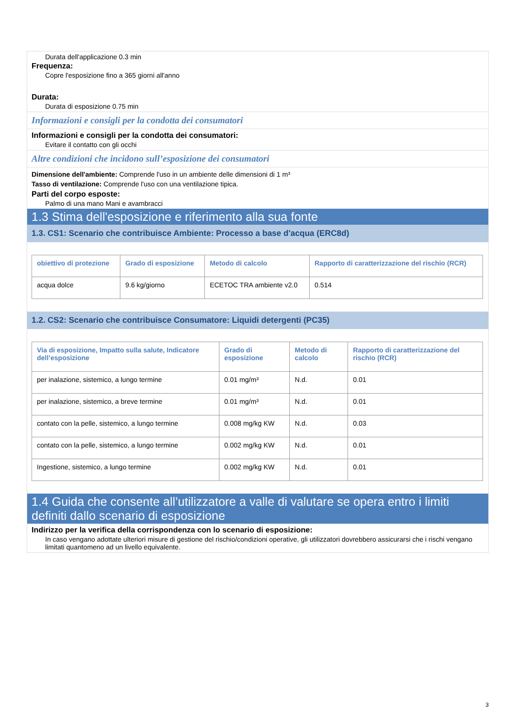Durata dell'applicazione 0.3 min
Frequenza:
Copre l'esposizione fino a 365 giorni all'anno
Durata:
Durata di esposizione 0.75 min
Informazioni e consigli per la condotta dei consumatori
Informazioni e consigli per la condotta dei consumatori:
Evitare il contatto con gli occhi
Altre condizioni che incidono sull’esposizione dei consumatori
Dimensione dell'ambiente: Comprende l'uso in un ambiente delle dimensioni di 1 m³
Tasso di ventilazione: Comprende l'uso con una ventilazione tipica.
Parti del corpo esposte:
Palmo di una mano Mani e avambracci
1.3 Stima dell'esposizione e riferimento alla sua fonte
1.3. CS1: Scenario che contribuisce Ambiente: Processo a base d'acqua (ERC8d)
| obiettivo di protezione | Grado di esposizione | Metodo di calcolo | Rapporto di caratterizzazione del rischio (RCR) |
| --- | --- | --- | --- |
| acqua dolce | 9.6 kg/giorno | ECETOC TRA ambiente v2.0 | 0.514 |
1.2. CS2: Scenario che contribuisce Consumatore: Liquidi detergenti (PC35)
| Via di esposizione, Impatto sulla salute, Indicatore dell’esposizione | Grado di esposizione | Metodo di calcolo | Rapporto di caratterizzazione del rischio (RCR) |
| --- | --- | --- | --- |
| per inalazione, sistemico, a lungo termine | 0.01 mg/m³ | N.d. | 0.01 |
| per inalazione, sistemico, a breve termine | 0.01 mg/m³ | N.d. | 0.01 |
| contato con la pelle, sistemico, a lungo termine | 0.008 mg/kg KW | N.d. | 0.03 |
| contato con la pelle, sistemico, a lungo termine | 0.002 mg/kg KW | N.d. | 0.01 |
| Ingestione, sistemico, a lungo termine | 0.002 mg/kg KW | N.d. | 0.01 |
1.4 Guida che consente all’utilizzatore a valle di valutare se opera entro i limiti definiti dallo scenario di esposizione
Indirizzo per la verifica della corrispondenza con lo scenario di esposizione:
In caso vengano adottate ulteriori misure di gestione del rischio/condizioni operative, gli utilizzatori dovrebbero assicurarsi che i rischi vengano limitati quantomeno ad un livello equivalente.
3